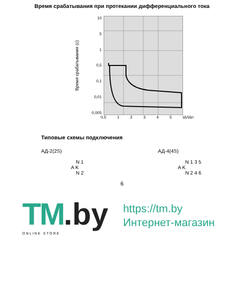Время срабатывания при протекании дифференциального тока
Время срабатывания (с)
10
5
1
0,5
0,1
0,01
0,005
0,5 12345 IΔ/IΔn
Типовые схемы подключения
АД-2(2S)
N 1
A K
N 2
АД-4(4S)
N 1 3 5
A K
N 2 4 6
6
TM.by
ONLINE STORE
https://tm.by
Интернет-магазин